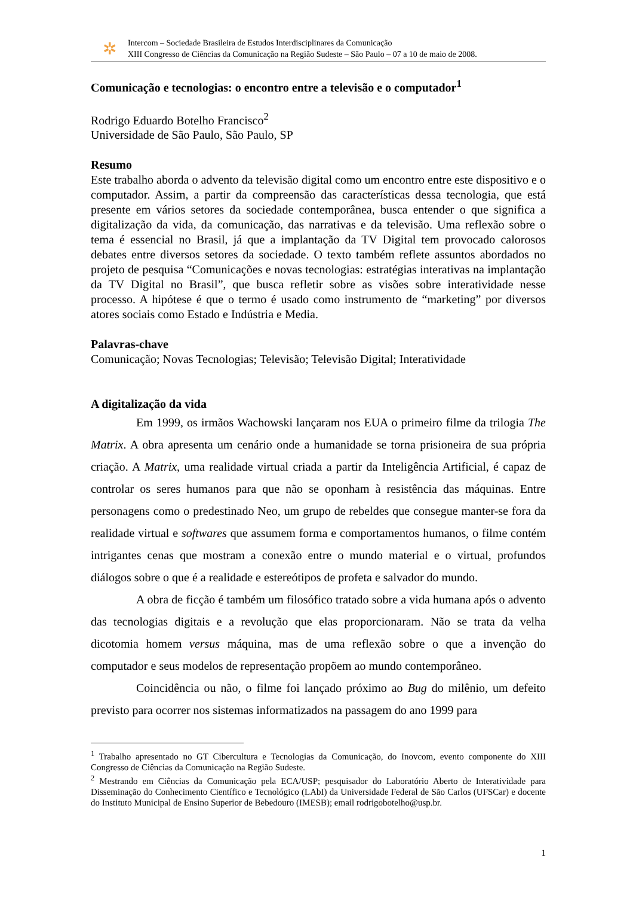✲
Intercom – Sociedade Brasileira de Estudos Interdisciplinares da Comunicação
XIII Congresso de Ciências da Comunicação na Região Sudeste – São Paulo – 07 a 10 de maio de 2008.
Comunicação e tecnologias: o encontro entre a televisão e o computador<sup>1</sup>
Rodrigo Eduardo Botelho Francisco<sup>2</sup>
Universidade de São Paulo, São Paulo, SP
Resumo
Este trabalho aborda o advento da televisão digital como um encontro entre este dispositivo e o computador. Assim, a partir da compreensão das características dessa tecnologia, que está presente em vários setores da sociedade contemporânea, busca entender o que significa a digitalização da vida, da comunicação, das narrativas e da televisão. Uma reflexão sobre o tema é essencial no Brasil, já que a implantação da TV Digital tem provocado calorosos debates entre diversos setores da sociedade. O texto também reflete assuntos abordados no projeto de pesquisa “Comunicações e novas tecnologias: estratégias interativas na implantação da TV Digital no Brasil”, que busca refletir sobre as visões sobre interatividade nesse processo. A hipótese é que o termo é usado como instrumento de “marketing” por diversos atores sociais como Estado e Indústria e Media.
Palavras-chave
Comunicação; Novas Tecnologias; Televisão; Televisão Digital; Interatividade
A digitalização da vida
Em 1999, os irmãos Wachowski lançaram nos EUA o primeiro filme da trilogia The Matrix. A obra apresenta um cenário onde a humanidade se torna prisioneira de sua própria criação. A Matrix, uma realidade virtual criada a partir da Inteligência Artificial, é capaz de controlar os seres humanos para que não se oponham à resistência das máquinas. Entre personagens como o predestinado Neo, um grupo de rebeldes que consegue manter-se fora da realidade virtual e softwares que assumem forma e comportamentos humanos, o filme contém intrigantes cenas que mostram a conexão entre o mundo material e o virtual, profundos diálogos sobre o que é a realidade e estereótipos de profeta e salvador do mundo.
A obra de ficção é também um filosófico tratado sobre a vida humana após o advento das tecnologias digitais e a revolução que elas proporcionaram. Não se trata da velha dicotomia homem versus máquina, mas de uma reflexão sobre o que a invenção do computador e seus modelos de representação propõem ao mundo contemporâneo.
Coincidência ou não, o filme foi lançado próximo ao Bug do milênio, um defeito previsto para ocorrer nos sistemas informatizados na passagem do ano 1999 para
<sup>1</sup> Trabalho apresentado no GT Cibercultura e Tecnologias da Comunicação, do Inovcom, evento componente do XIII Congresso de Ciências da Comunicação na Região Sudeste.
<sup>2</sup> Mestrando em Ciências da Comunicação pela ECA/USP; pesquisador do Laboratório Aberto de Interatividade para Disseminação do Conhecimento Científico e Tecnológico (LAbI) da Universidade Federal de São Carlos (UFSCar) e docente do Instituto Municipal de Ensino Superior de Bebedouro (IMESB); email rodrigobotelho@usp.br.
1